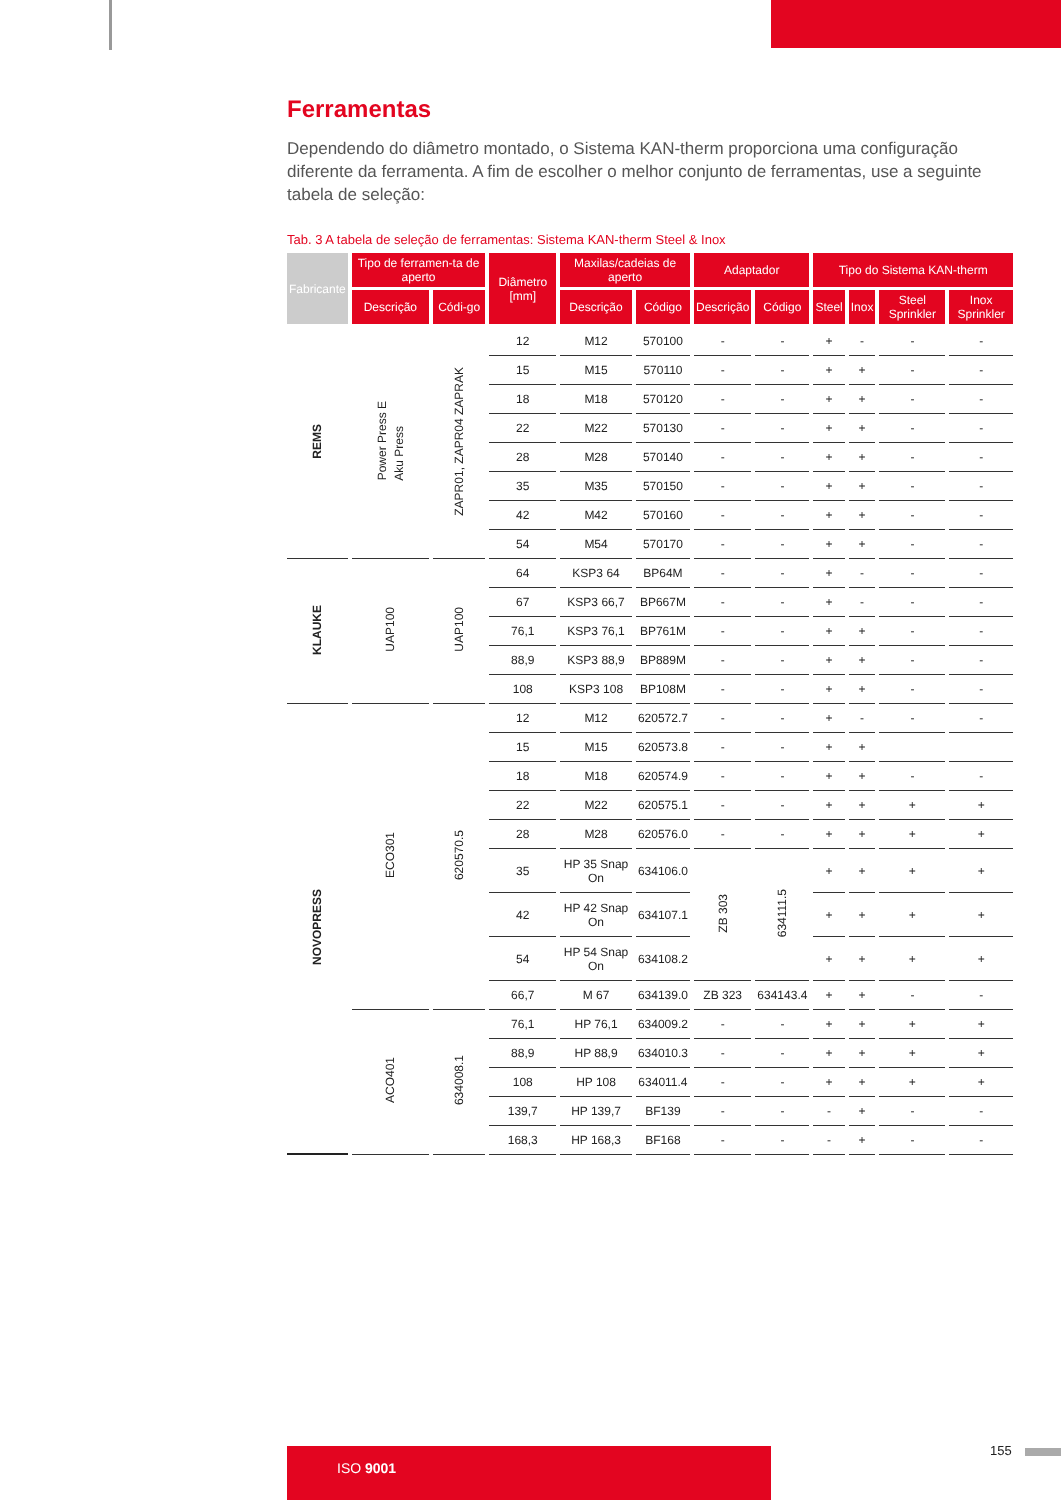Ferramentas
Dependendo do diâmetro montado, o Sistema KAN-therm proporciona uma configuração diferente da ferramenta. A fim de escolher o melhor conjunto de ferramentas, use a seguinte tabela de seleção:
Tab. 3 A tabela de seleção de ferramentas: Sistema KAN-therm Steel & Inox
| Fabricante | Tipo de ferramen-ta de aperto | | Diâmetro [mm] | Maxilas/cadeias de aperto | | Adaptador | | Tipo do Sistema KAN-therm | | | |
| --- | --- | --- | --- | --- | --- | --- | --- | --- | --- | --- | --- |
| | Descrição | Códi-go | | Descrição | Código | Descrição | Código | Steel | Inox | Steel Sprinkler | Inox Sprinkler |
| REMS | Power Press E Aku Press | ZAPR01, ZAPR04 ZAPRAK | 12 | M12 | 570100 | - | - | + | - | - | - |
| | | | 15 | M15 | 570110 | - | - | + | + | - | - |
| | | | 18 | M18 | 570120 | - | - | + | + | - | - |
| | | | 22 | M22 | 570130 | - | - | + | + | - | - |
| | | | 28 | M28 | 570140 | - | - | + | + | - | - |
| | | | 35 | M35 | 570150 | - | - | + | + | - | - |
| | | | 42 | M42 | 570160 | - | - | + | + | - | - |
| | | | 54 | M54 | 570170 | - | - | + | + | - | - |
| KLAUKE | UAP100 | UAP100 | 64 | KSP3 64 | BP64M | - | - | + | - | - | - |
| | | | 67 | KSP3 66,7 | BP667M | - | - | + | - | - | - |
| | | | 76,1 | KSP3 76,1 | BP761M | - | - | + | + | - | - |
| | | | 88,9 | KSP3 88,9 | BP889M | - | - | + | + | - | - |
| | | | 108 | KSP3 108 | BP108M | - | - | + | + | - | - |
| NOVOPRESS | ECO301 | 620570.5 | 12 | M12 | 620572.7 | - | - | + | - | - | - |
| | | | 15 | M15 | 620573.8 | - | - | + | + | | |
| | | | 18 | M18 | 620574.9 | - | - | + | + | - | - |
| | | | 22 | M22 | 620575.1 | - | - | + | + | + | + |
| | | | 28 | M28 | 620576.0 | - | - | + | + | + | + |
| | | | 35 | HP 35 Snap On | 634106.0 | ZB 303 | 634111.5 | + | + | + | + |
| | | | 42 | HP 42 Snap On | 634107.1 | | | + | + | + | + |
| | | | 54 | HP 54 Snap On | 634108.2 | | | + | + | + | + |
| | | | 66,7 | M 67 | 634139.0 | ZB 323 | 634143.4 | + | + | - | - |
| | ACO401 | 634008.1 | 76,1 | HP 76,1 | 634009.2 | - | - | + | + | + | + |
| | | | 88,9 | HP 88,9 | 634010.3 | - | - | + | + | + | + |
| | | | 108 | HP 108 | 634011.4 | - | - | + | + | + | + |
| | | | 139,7 | HP 139,7 | BF139 | - | - | - | + | - | - |
| | | | 168,3 | HP 168,3 | BF168 | - | - | - | + | - | - |
ISO 9001 155